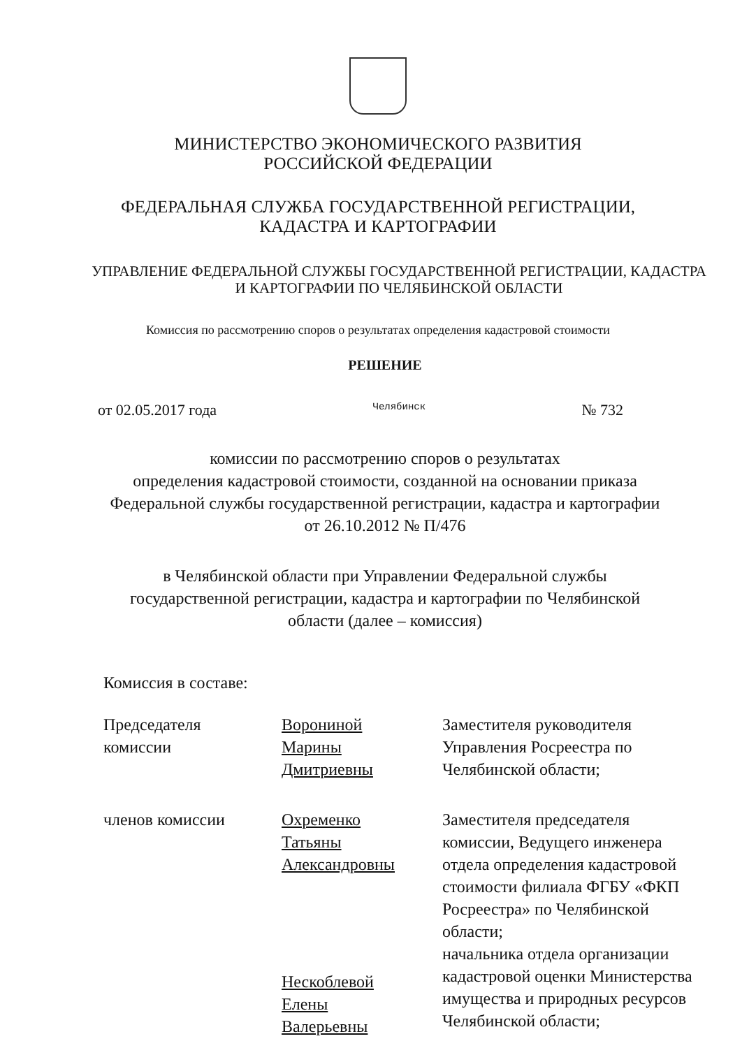МИНИСТЕРСТВО ЭКОНОМИЧЕСКОГО РАЗВИТИЯ
РОССИЙСКОЙ ФЕДЕРАЦИИ
ФЕДЕРАЛЬНАЯ СЛУЖБА ГОСУДАРСТВЕННОЙ РЕГИСТРАЦИИ,
КАДАСТРА И КАРТОГРАФИИ
УПРАВЛЕНИЕ ФЕДЕРАЛЬНОЙ СЛУЖБЫ ГОСУДАРСТВЕННОЙ РЕГИСТРАЦИИ, КАДАСТРА
И КАРТОГРАФИИ ПО ЧЕЛЯБИНСКОЙ ОБЛАСТИ
Комиссия по рассмотрению споров о результатах определения кадастровой стоимости
РЕШЕНИЕ
от 02.05.2017 года Челябинск № 732
комиссии по рассмотрению споров о результатах
определения кадастровой стоимости, созданной на основании приказа
Федеральной службы государственной регистрации, кадастра и картографии
от 26.10.2012 № П/476
в Челябинской области при Управлении Федеральной службы
государственной регистрации, кадастра и картографии по Челябинской
области (далее – комиссия)
Комиссия в составе:
Председателя
комиссии
Ворониной
Марины
Дмитриевны
Заместителя руководителя Управления Росреестра по Челябинской области;
членов комиссии
Охременко
Татьяны
Александровны
Заместителя председателя комиссии, Ведущего инженера отдела определения кадастровой стоимости филиала ФГБУ «ФКП Росреестра» по Челябинской области;
Нескоблевой
Елены
Валерьевны
начальника отдела организации кадастровой оценки Министерства имущества и природных ресурсов Челябинской области;